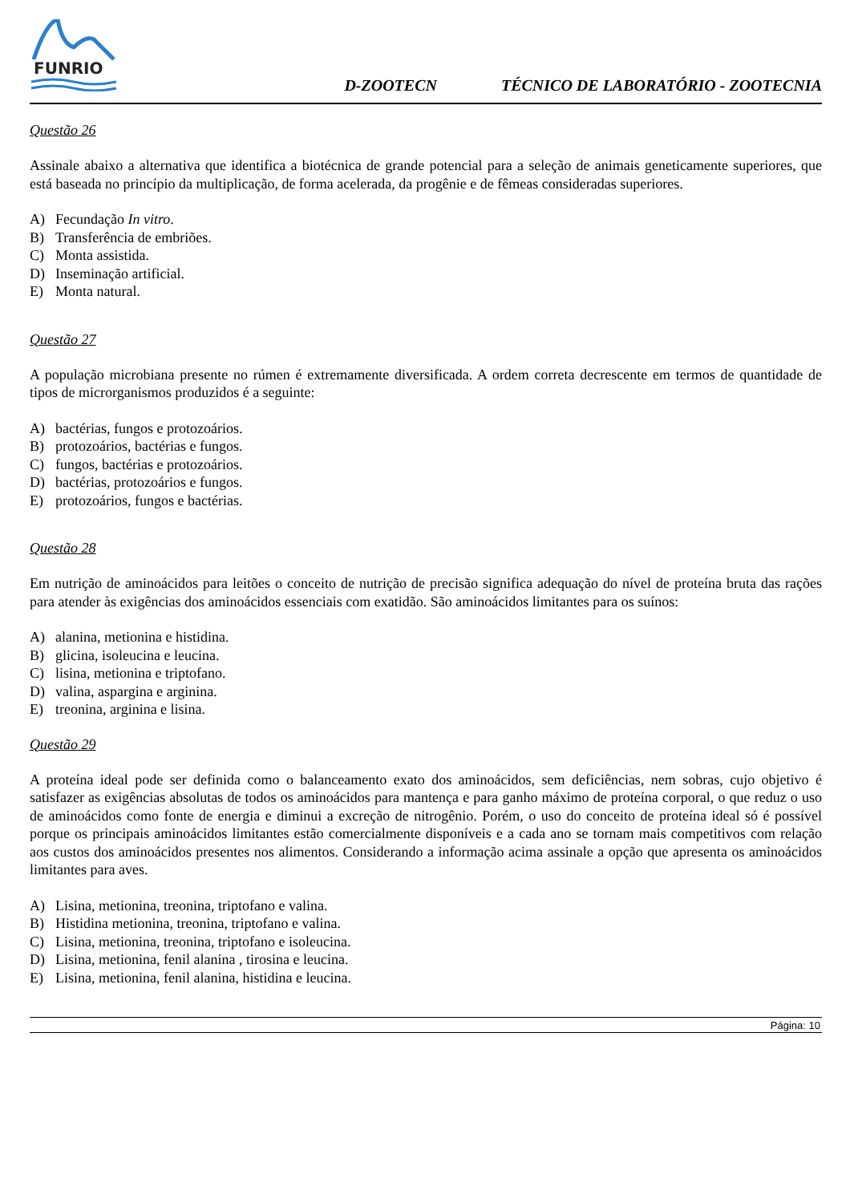FUNRIO
D-ZOOTECN
TÉCNICO DE LABORATÓRIO - ZOOTECNIA
Questão 26
Assinale abaixo a alternativa que identifica a biotécnica de grande potencial para a seleção de animais geneticamente superiores, que está baseada no princípio da multiplicação, de forma acelerada, da progênie e de fêmeas consideradas superiores.
A) Fecundação In vitro.
B) Transferência de embriões.
C) Monta assistida.
D) Inseminação artificial.
E) Monta natural.
Questão 27
A população microbiana presente no rúmen é extremamente diversificada. A ordem correta decrescente em termos de quantidade de tipos de microrganismos produzidos é a seguinte:
A) bactérias, fungos e protozoários.
B) protozoários, bactérias e fungos.
C) fungos, bactérias e protozoários.
D) bactérias, protozoários e fungos.
E) protozoários, fungos e bactérias.
Questão 28
Em nutrição de aminoácidos para leitões o conceito de nutrição de precisão significa adequação do nível de proteína bruta das rações para atender às exigências dos aminoácidos essenciais com exatidão. São aminoácidos limitantes para os suínos:
A) alanina, metionina e histidina.
B) glicina, isoleucina e leucina.
C) lisina, metionina e triptofano.
D) valina, aspargina e arginina.
E) treonina, arginina e lisina.
Questão 29
A proteína ideal pode ser definida como o balanceamento exato dos aminoácidos, sem deficiências, nem sobras, cujo objetivo é satisfazer as exigências absolutas de todos os aminoácidos para mantença e para ganho máximo de proteína corporal, o que reduz o uso de aminoácidos como fonte de energia e diminui a excreção de nitrogênio. Porém, o uso do conceito de proteína ideal só é possível porque os principais aminoácidos limitantes estão comercialmente disponíveis e a cada ano se tornam mais competitivos com relação aos custos dos aminoácidos presentes nos alimentos. Considerando a informação acima assinale a opção que apresenta os aminoácidos limitantes para aves.
A) Lisina, metionina, treonina, triptofano e valina.
B) Histidina metionina, treonina, triptofano e valina.
C) Lisina, metionina, treonina, triptofano e isoleucina.
D) Lisina, metionina, fenil alanina , tirosina e leucina.
E) Lisina, metionina, fenil alanina, histidina e leucina.
Página: 10